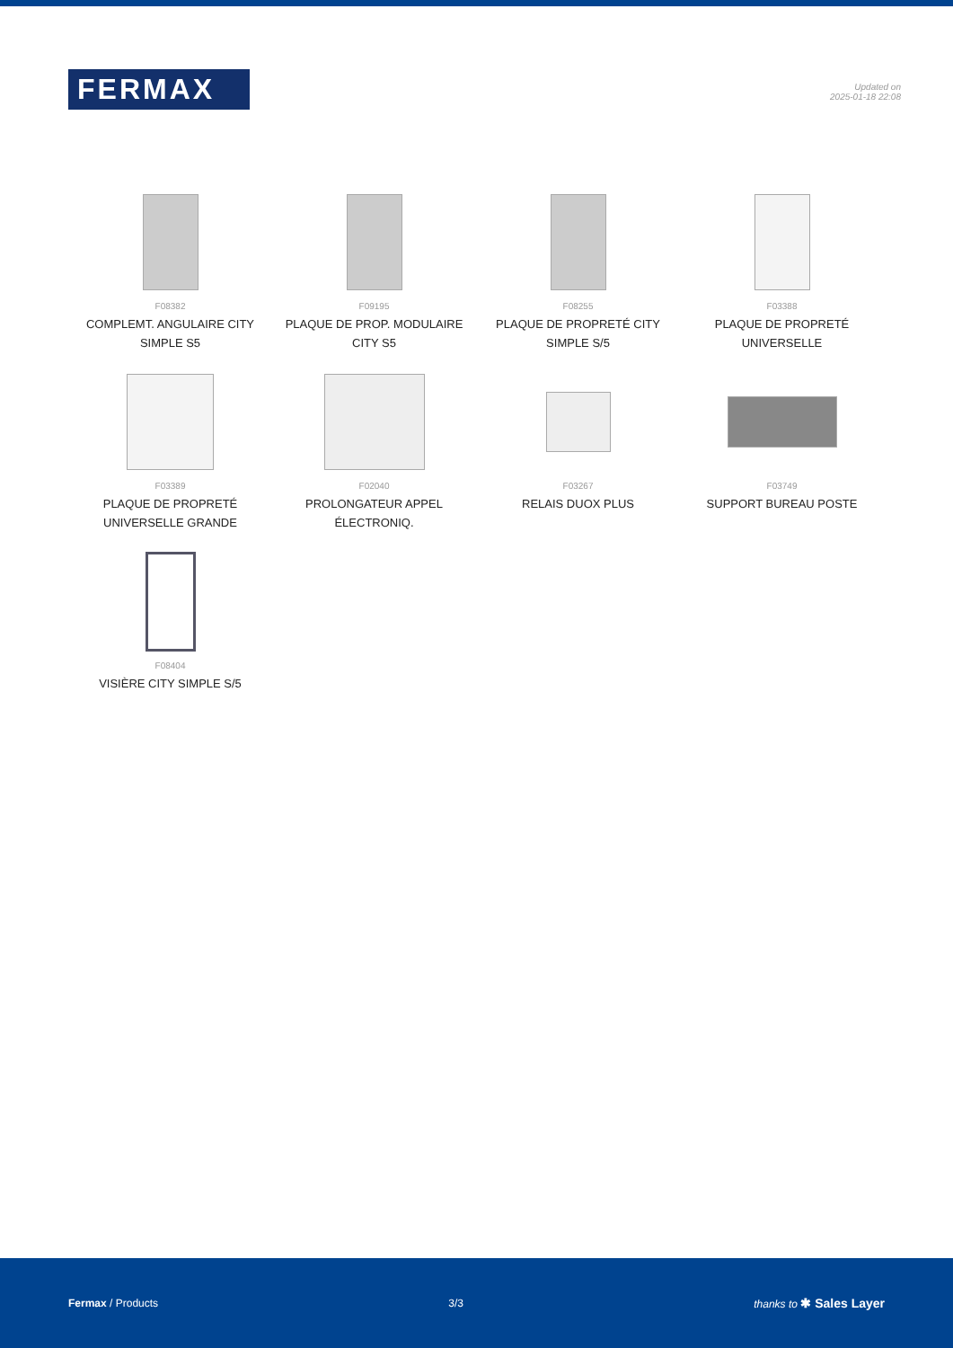FERMAX
Updated on
2025-01-18 22:08
F08382
COMPLEMT. ANGULAIRE CITY SIMPLE S5
F09195
PLAQUE DE PROP. MODULAIRE CITY S5
F08255
PLAQUE DE PROPRETÉ CITY SIMPLE S/5
F03388
PLAQUE DE PROPRETÉ UNIVERSELLE
F03389
PLAQUE DE PROPRETÉ UNIVERSELLE GRANDE
F02040
PROLONGATEUR APPEL ÉLECTRONIQ.
F03267
RELAIS DUOX PLUS
F03749
SUPPORT BUREAU POSTE
F08404
VISIÈRE CITY SIMPLE S/5
Fermax / Products 3/3 thanks to ✱ Sales Layer